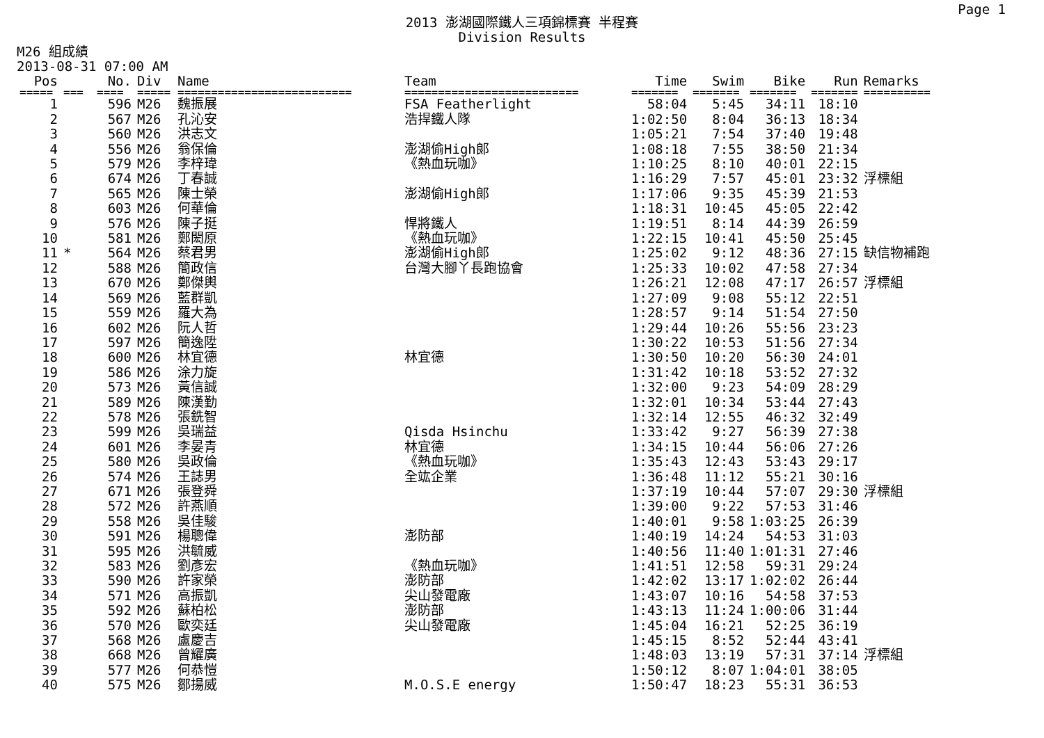Page 1
2013 澎湖國際鐵人三項錦標賽 半程賽
Division Results
M26 組成績
2013-08-31 07:00 AM
| Pos | | No. | Div | Name | Team | Time | Swim | Bike | Run | Remarks |
| --- | --- | --- | --- | --- | --- | --- | --- | --- | --- | --- |
| ===== | === | ==== | ===== | ========================== | ========================== | ======= | ======= | ======= | ======= | ========== |
| 1 | | 596 | M26 | 魏振展 | FSA Featherlight | 58:04 | 5:45 | 34:11 | 18:10 | |
| 2 | | 567 | M26 | 孔沁安 | 浩捍鐵人隊 | 1:02:50 | 8:04 | 36:13 | 18:34 | |
| 3 | | 560 | M26 | 洪志文 | | 1:05:21 | 7:54 | 37:40 | 19:48 | |
| 4 | | 556 | M26 | 翁保倫 | 澎湖偷High郎 | 1:08:18 | 7:55 | 38:50 | 21:34 | |
| 5 | | 579 | M26 | 李梓瑋 | 《熱血玩咖》 | 1:10:25 | 8:10 | 40:01 | 22:15 | |
| 6 | | 674 | M26 | 丁春誠 | | 1:16:29 | 7:57 | 45:01 | 23:32 | 浮標組 |
| 7 | | 565 | M26 | 陳士榮 | 澎湖偷High郎 | 1:17:06 | 9:35 | 45:39 | 21:53 | |
| 8 | | 603 | M26 | 何華倫 | | 1:18:31 | 10:45 | 45:05 | 22:42 | |
| 9 | | 576 | M26 | 陳子挺 | 悍將鐵人 | 1:19:51 | 8:14 | 44:39 | 26:59 | |
| 10 | | 581 | M26 | 鄭閎原 | 《熱血玩咖》 | 1:22:15 | 10:41 | 45:50 | 25:45 | |
| 11 | * | 564 | M26 | 蔡君男 | 澎湖偷High郎 | 1:25:02 | 9:12 | 48:36 | 27:15 | 缺信物補跑 |
| 12 | | 588 | M26 | 簡政信 | 台灣大腳丫長跑協會 | 1:25:33 | 10:02 | 47:58 | 27:34 | |
| 13 | | 670 | M26 | 鄭傑輿 | | 1:26:21 | 12:08 | 47:17 | 26:57 | 浮標組 |
| 14 | | 569 | M26 | 藍群凱 | | 1:27:09 | 9:08 | 55:12 | 22:51 | |
| 15 | | 559 | M26 | 羅大為 | | 1:28:57 | 9:14 | 51:54 | 27:50 | |
| 16 | | 602 | M26 | 阮人哲 | | 1:29:44 | 10:26 | 55:56 | 23:23 | |
| 17 | | 597 | M26 | 簡逸陞 | | 1:30:22 | 10:53 | 51:56 | 27:34 | |
| 18 | | 600 | M26 | 林宜德 | 林宜德 | 1:30:50 | 10:20 | 56:30 | 24:01 | |
| 19 | | 586 | M26 | 涂力旋 | | 1:31:42 | 10:18 | 53:52 | 27:32 | |
| 20 | | 573 | M26 | 黃信誠 | | 1:32:00 | 9:23 | 54:09 | 28:29 | |
| 21 | | 589 | M26 | 陳漢勤 | | 1:32:01 | 10:34 | 53:44 | 27:43 | |
| 22 | | 578 | M26 | 張銑智 | | 1:32:14 | 12:55 | 46:32 | 32:49 | |
| 23 | | 599 | M26 | 吳瑞益 | Qisda Hsinchu | 1:33:42 | 9:27 | 56:39 | 27:38 | |
| 24 | | 601 | M26 | 李晏青 | 林宜德 | 1:34:15 | 10:44 | 56:06 | 27:26 | |
| 25 | | 580 | M26 | 吳政倫 | 《熱血玩咖》 | 1:35:43 | 12:43 | 53:43 | 29:17 | |
| 26 | | 574 | M26 | 王誌男 | 全竑企業 | 1:36:48 | 11:12 | 55:21 | 30:16 | |
| 27 | | 671 | M26 | 張登舜 | | 1:37:19 | 10:44 | 57:07 | 29:30 | 浮標組 |
| 28 | | 572 | M26 | 許燕順 | | 1:39:00 | 9:22 | 57:53 | 31:46 | |
| 29 | | 558 | M26 | 吳佳駿 | | 1:40:01 | 9:58 | 1:03:25 | 26:39 | |
| 30 | | 591 | M26 | 楊聰偉 | 澎防部 | 1:40:19 | 14:24 | 54:53 | 31:03 | |
| 31 | | 595 | M26 | 洪毓威 | | 1:40:56 | 11:40 | 1:01:31 | 27:46 | |
| 32 | | 583 | M26 | 劉彥宏 | 《熱血玩咖》 | 1:41:51 | 12:58 | 59:31 | 29:24 | |
| 33 | | 590 | M26 | 許家榮 | 澎防部 | 1:42:02 | 13:17 | 1:02:02 | 26:44 | |
| 34 | | 571 | M26 | 高振凱 | 尖山發電廠 | 1:43:07 | 10:16 | 54:58 | 37:53 | |
| 35 | | 592 | M26 | 蘇柏松 | 澎防部 | 1:43:13 | 11:24 | 1:00:06 | 31:44 | |
| 36 | | 570 | M26 | 歐奕廷 | 尖山發電廠 | 1:45:04 | 16:21 | 52:25 | 36:19 | |
| 37 | | 568 | M26 | 盧慶吉 | | 1:45:15 | 8:52 | 52:44 | 43:41 | |
| 38 | | 668 | M26 | 曾耀廣 | | 1:48:03 | 13:19 | 57:31 | 37:14 | 浮標組 |
| 39 | | 577 | M26 | 何恭愷 | | 1:50:12 | 8:07 | 1:04:01 | 38:05 | |
| 40 | | 575 | M26 | 鄒揚威 | M.O.S.E energy | 1:50:47 | 18:23 | 55:31 | 36:53 | |